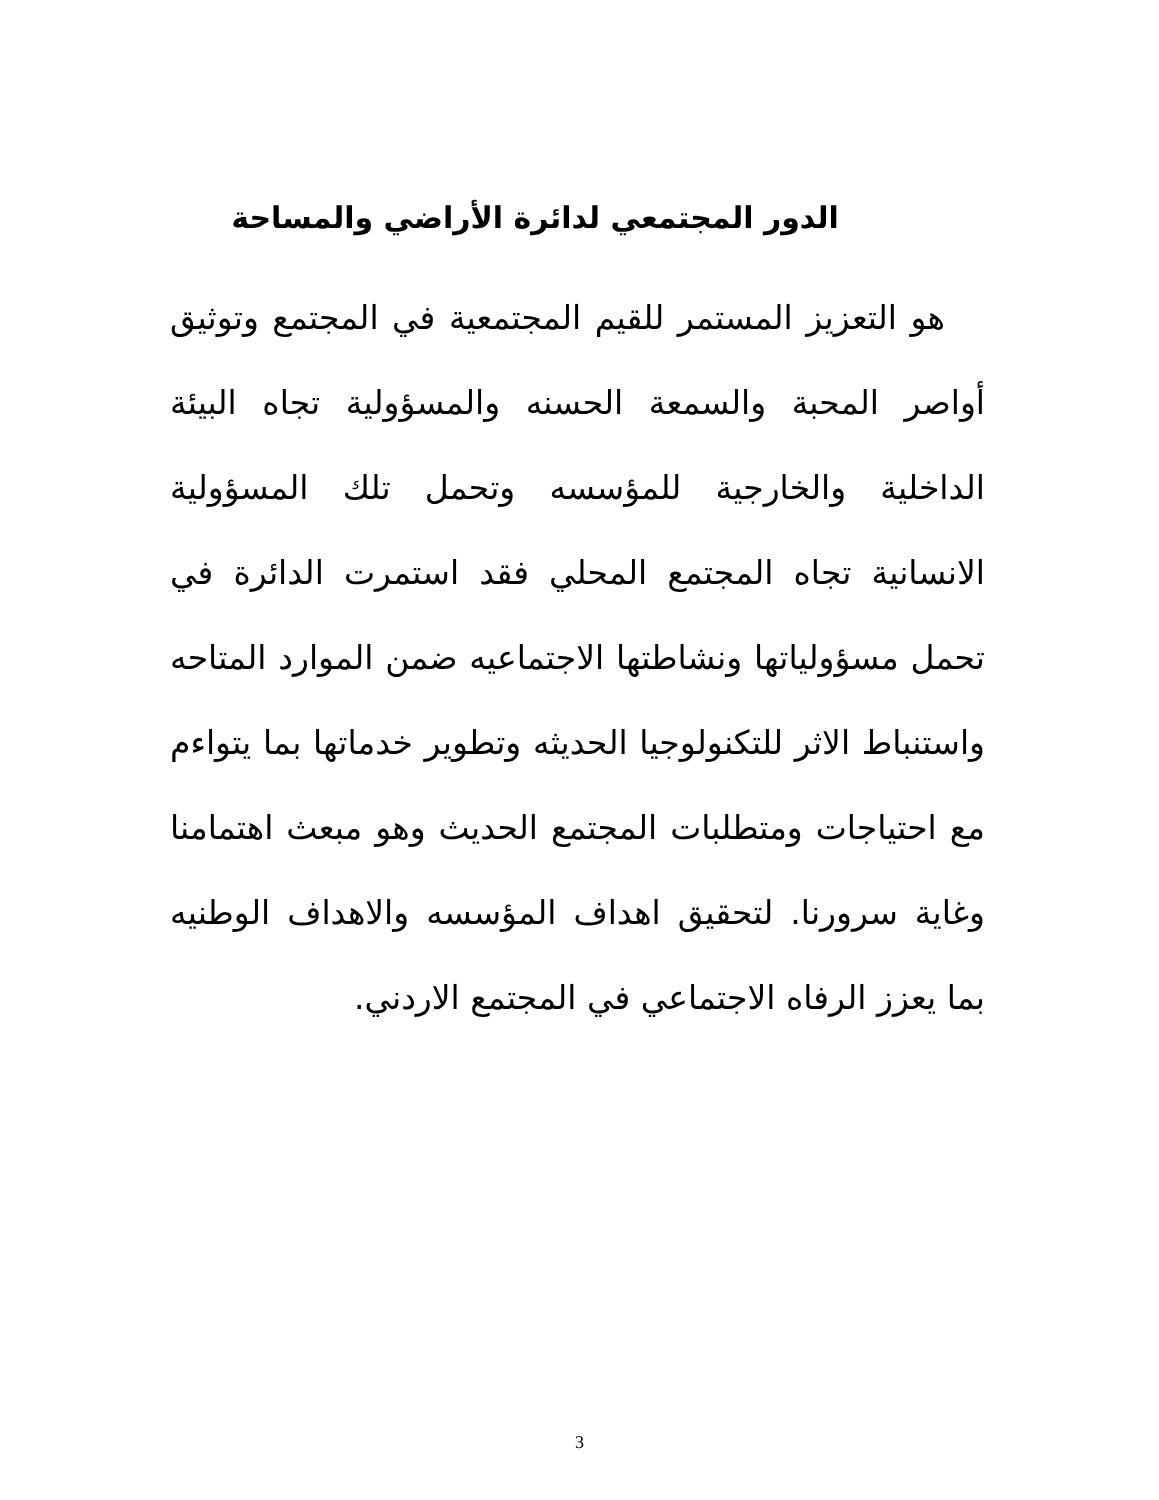الدور المجتمعي لدائرة الأراضي والمساحة
هو التعزيز المستمر للقيم المجتمعية في المجتمع وتوثيق أواصر المحبة والسمعة الحسنه والمسؤولية تجاه البيئة الداخلية والخارجية للمؤسسه وتحمل تلك المسؤولية الانسانية تجاه المجتمع المحلي فقد استمرت الدائرة في تحمل مسؤولياتها ونشاطتها الاجتماعيه ضمن الموارد المتاحه واستنباط الاثر للتكنولوجيا الحديثه وتطوير خدماتها بما يتواءم مع احتياجات ومتطلبات المجتمع الحديث وهو مبعث اهتمامنا وغاية سرورنا. لتحقيق اهداف المؤسسه والاهداف الوطنيه بما يعزز الرفاه الاجتماعي في المجتمع الاردني.
3